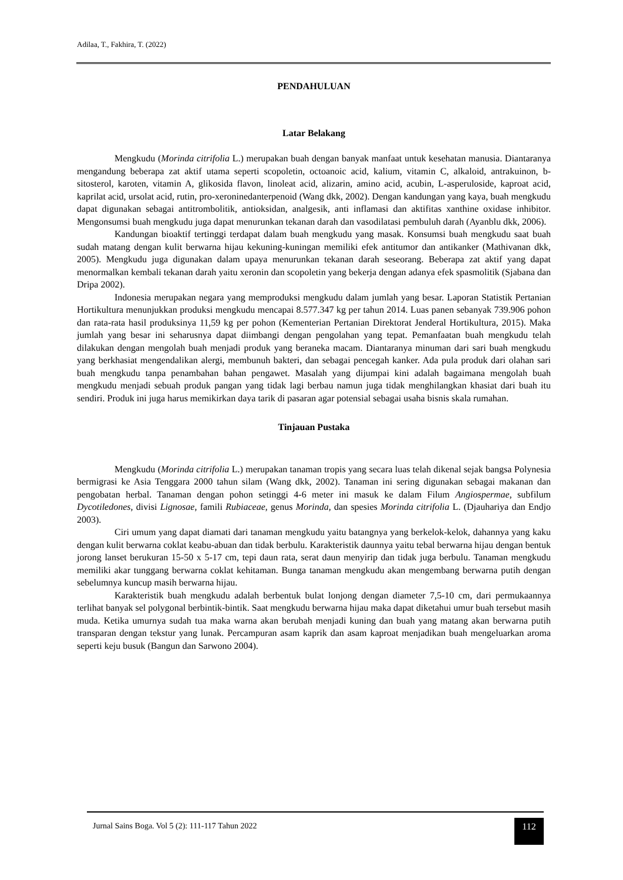Adilaa, T., Fakhira, T. (2022)
PENDAHULUAN
Latar Belakang
Mengkudu (Morinda citrifolia L.) merupakan buah dengan banyak manfaat untuk kesehatan manusia. Diantaranya mengandung beberapa zat aktif utama seperti scopoletin, octoanoic acid, kalium, vitamin C, alkaloid, antrakuinon, b-sitosterol, karoten, vitamin A, glikosida flavon, linoleat acid, alizarin, amino acid, acubin, L-asperuloside, kaproat acid, kaprilat acid, ursolat acid, rutin, pro-xeroninedanterpenoid (Wang dkk, 2002). Dengan kandungan yang kaya, buah mengkudu dapat digunakan sebagai antitrombolitik, antioksidan, analgesik, anti inflamasi dan aktifitas xanthine oxidase inhibitor. Mengonsumsi buah mengkudu juga dapat menurunkan tekanan darah dan vasodilatasi pembuluh darah (Ayanblu dkk, 2006).
Kandungan bioaktif tertinggi terdapat dalam buah mengkudu yang masak. Konsumsi buah mengkudu saat buah sudah matang dengan kulit berwarna hijau kekuning-kuningan memiliki efek antitumor dan antikanker (Mathivanan dkk, 2005). Mengkudu juga digunakan dalam upaya menurunkan tekanan darah seseorang. Beberapa zat aktif yang dapat menormalkan kembali tekanan darah yaitu xeronin dan scopoletin yang bekerja dengan adanya efek spasmolitik (Sjabana dan Dripa 2002).
Indonesia merupakan negara yang memproduksi mengkudu dalam jumlah yang besar. Laporan Statistik Pertanian Hortikultura menunjukkan produksi mengkudu mencapai 8.577.347 kg per tahun 2014. Luas panen sebanyak 739.906 pohon dan rata-rata hasil produksinya 11,59 kg per pohon (Kementerian Pertanian Direktorat Jenderal Hortikultura, 2015). Maka jumlah yang besar ini seharusnya dapat diimbangi dengan pengolahan yang tepat. Pemanfaatan buah mengkudu telah dilakukan dengan mengolah buah menjadi produk yang beraneka macam. Diantaranya minuman dari sari buah mengkudu yang berkhasiat mengendalikan alergi, membunuh bakteri, dan sebagai pencegah kanker. Ada pula produk dari olahan sari buah mengkudu tanpa penambahan bahan pengawet. Masalah yang dijumpai kini adalah bagaimana mengolah buah mengkudu menjadi sebuah produk pangan yang tidak lagi berbau namun juga tidak menghilangkan khasiat dari buah itu sendiri. Produk ini juga harus memikirkan daya tarik di pasaran agar potensial sebagai usaha bisnis skala rumahan.
Tinjauan Pustaka
Mengkudu (Morinda citrifolia L.) merupakan tanaman tropis yang secara luas telah dikenal sejak bangsa Polynesia bermigrasi ke Asia Tenggara 2000 tahun silam (Wang dkk, 2002). Tanaman ini sering digunakan sebagai makanan dan pengobatan herbal. Tanaman dengan pohon setinggi 4-6 meter ini masuk ke dalam Filum Angiospermae, subfilum Dycotiledones, divisi Lignosae, famili Rubiaceae, genus Morinda, dan spesies Morinda citrifolia L. (Djauhariya dan Endjo 2003).
Ciri umum yang dapat diamati dari tanaman mengkudu yaitu batangnya yang berkelok-kelok, dahannya yang kaku dengan kulit berwarna coklat keabu-abuan dan tidak berbulu. Karakteristik daunnya yaitu tebal berwarna hijau dengan bentuk jorong lanset berukuran 15-50 x 5-17 cm, tepi daun rata, serat daun menyirip dan tidak juga berbulu. Tanaman mengkudu memiliki akar tunggang berwarna coklat kehitaman. Bunga tanaman mengkudu akan mengembang berwarna putih dengan sebelumnya kuncup masih berwarna hijau.
Karakteristik buah mengkudu adalah berbentuk bulat lonjong dengan diameter 7,5-10 cm, dari permukaannya terlihat banyak sel polygonal berbintik-bintik. Saat mengkudu berwarna hijau maka dapat diketahui umur buah tersebut masih muda. Ketika umurnya sudah tua maka warna akan berubah menjadi kuning dan buah yang matang akan berwarna putih transparan dengan tekstur yang lunak. Percampuran asam kaprik dan asam kaproat menjadikan buah mengeluarkan aroma seperti keju busuk (Bangun dan Sarwono 2004).
Jurnal Sains Boga. Vol 5 (2): 111-117 Tahun 2022
112